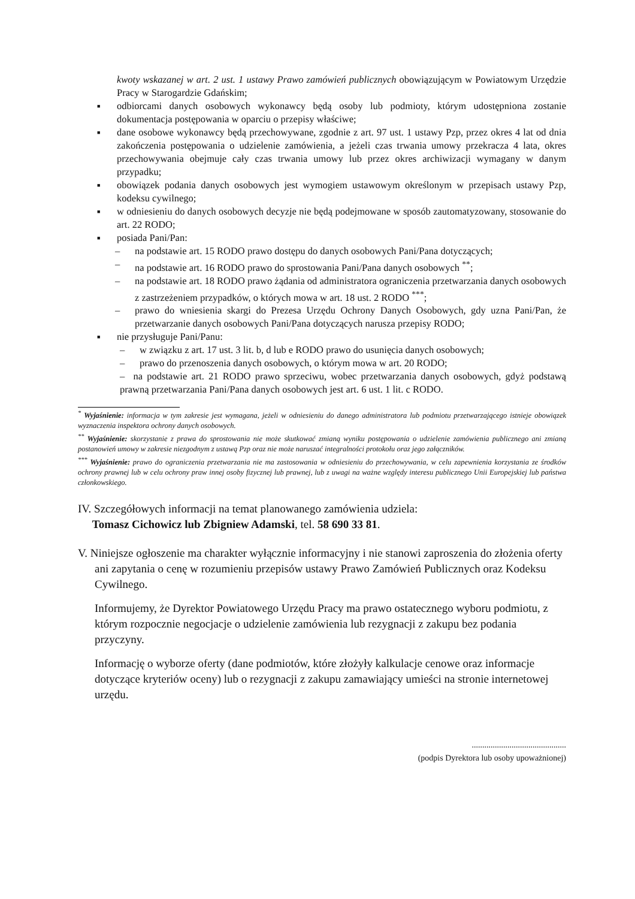kwoty wskazanej w art. 2 ust. 1 ustawy Prawo zamówień publicznych obowiązującym w Powiatowym Urzędzie Pracy w Starogardzie Gdańskim;
■ odbiorcami danych osobowych wykonawcy będą osoby lub podmioty, którym udostępniona zostanie dokumentacja postępowania w oparciu o przepisy właściwe;
■ dane osobowe wykonawcy będą przechowywane, zgodnie z art. 97 ust. 1 ustawy Pzp, przez okres 4 lat od dnia zakończenia postępowania o udzielenie zamówienia, a jeżeli czas trwania umowy przekracza 4 lata, okres przechowywania obejmuje cały czas trwania umowy lub przez okres archiwizacji wymagany w danym przypadku;
■ obowiązek podania danych osobowych jest wymogiem ustawowym określonym w przepisach ustawy Pzp, kodeksu cywilnego;
■ w odniesieniu do danych osobowych decyzje nie będą podejmowane w sposób zautomatyzowany, stosowanie do art. 22 RODO;
■ posiada Pani/Pan:
– na podstawie art. 15 RODO prawo dostępu do danych osobowych Pani/Pana dotyczących;
– na podstawie art. 16 RODO prawo do sprostowania Pani/Pana danych osobowych <sup>**</sup>;
– na podstawie art. 18 RODO prawo żądania od administratora ograniczenia przetwarzania danych osobowych z zastrzeżeniem przypadków, o których mowa w art. 18 ust. 2 RODO <sup>***</sup>;
– prawo do wniesienia skargi do Prezesa Urzędu Ochrony Danych Osobowych, gdy uzna Pani/Pan, że przetwarzanie danych osobowych Pani/Pana dotyczących narusza przepisy RODO;
■ nie przysługuje Pani/Panu:
– w związku z art. 17 ust. 3 lit. b, d lub e RODO prawo do usunięcia danych osobowych;
– prawo do przenoszenia danych osobowych, o którym mowa w art. 20 RODO;
– na podstawie art. 21 RODO prawo sprzeciwu, wobec przetwarzania danych osobowych, gdyż podstawą prawną przetwarzania Pani/Pana danych osobowych jest art. 6 ust. 1 lit. c RODO.
<sup>*</sup> Wyjaśnienie: informacja w tym zakresie jest wymagana, jeżeli w odniesieniu do danego administratora lub podmiotu przetwarzającego istnieje obowiązek wyznaczenia inspektora ochrony danych osobowych.
<sup>**</sup> Wyjaśnienie: skorzystanie z prawa do sprostowania nie może skutkować zmianą wyniku postępowania o udzielenie zamówienia publicznego ani zmianą postanowień umowy w zakresie niezgodnym z ustawą Pzp oraz nie może naruszać integralności protokołu oraz jego załączników.
<sup>***</sup> Wyjaśnienie: prawo do ograniczenia przetwarzania nie ma zastosowania w odniesieniu do przechowywania, w celu zapewnienia korzystania ze środków ochrony prawnej lub w celu ochrony praw innej osoby fizycznej lub prawnej, lub z uwagi na ważne względy interesu publicznego Unii Europejskiej lub państwa członkowskiego.
IV. Szczegółowych informacji na temat planowanego zamówienia udziela:
Tomasz Cichowicz lub Zbigniew Adamski, tel. 58 690 33 81.
V. Niniejsze ogłoszenie ma charakter wyłącznie informacyjny i nie stanowi zaproszenia do złożenia oferty ani zapytania o cenę w rozumieniu przepisów ustawy Prawo Zamówień Publicznych oraz Kodeksu Cywilnego.
Informujemy, że Dyrektor Powiatowego Urzędu Pracy ma prawo ostatecznego wyboru podmiotu, z którym rozpocznie negocjacje o udzielenie zamówienia lub rezygnacji z zakupu bez podania przyczyny.
Informację o wyborze oferty (dane podmiotów, które złożyły kalkulacje cenowe oraz informacje dotyczące kryteriów oceny) lub o rezygnacji z zakupu zamawiający umieści na stronie internetowej urzędu.
.............................................
(podpis Dyrektora lub osoby upoważnionej)